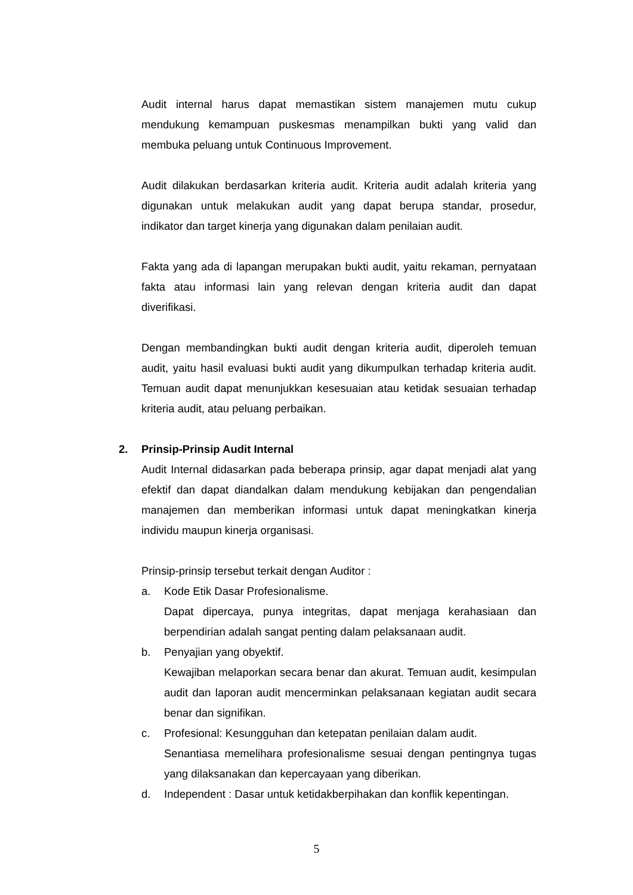Audit internal harus dapat memastikan sistem manajemen mutu cukup mendukung kemampuan puskesmas menampilkan bukti yang valid dan membuka peluang untuk Continuous Improvement.
Audit dilakukan berdasarkan kriteria audit. Kriteria audit adalah kriteria yang digunakan untuk melakukan audit yang dapat berupa standar, prosedur, indikator dan target kinerja yang digunakan dalam penilaian audit.
Fakta yang ada di lapangan merupakan bukti audit, yaitu rekaman, pernyataan fakta atau informasi lain yang relevan dengan kriteria audit dan dapat diverifikasi.
Dengan membandingkan bukti audit dengan kriteria audit, diperoleh temuan audit, yaitu hasil evaluasi bukti audit yang dikumpulkan terhadap kriteria audit. Temuan audit dapat menunjukkan kesesuaian atau ketidak sesuaian terhadap kriteria audit, atau peluang perbaikan.
2. Prinsip-Prinsip Audit Internal
Audit Internal didasarkan pada beberapa prinsip, agar dapat menjadi alat yang efektif dan dapat diandalkan dalam mendukung kebijakan dan pengendalian manajemen dan memberikan informasi untuk dapat meningkatkan kinerja individu maupun kinerja organisasi.
Prinsip-prinsip tersebut terkait dengan Auditor :
a. Kode Etik Dasar Profesionalisme.
Dapat dipercaya, punya integritas, dapat menjaga kerahasiaan dan berpendirian adalah sangat penting dalam pelaksanaan audit.
b. Penyajian yang obyektif.
Kewajiban melaporkan secara benar dan akurat. Temuan audit, kesimpulan audit dan laporan audit mencerminkan pelaksanaan kegiatan audit secara benar dan signifikan.
c. Profesional: Kesungguhan dan ketepatan penilaian dalam audit.
Senantiasa memelihara profesionalisme sesuai dengan pentingnya tugas yang dilaksanakan dan kepercayaan yang diberikan.
d. Independent : Dasar untuk ketidakberpihakan dan konflik kepentingan.
5